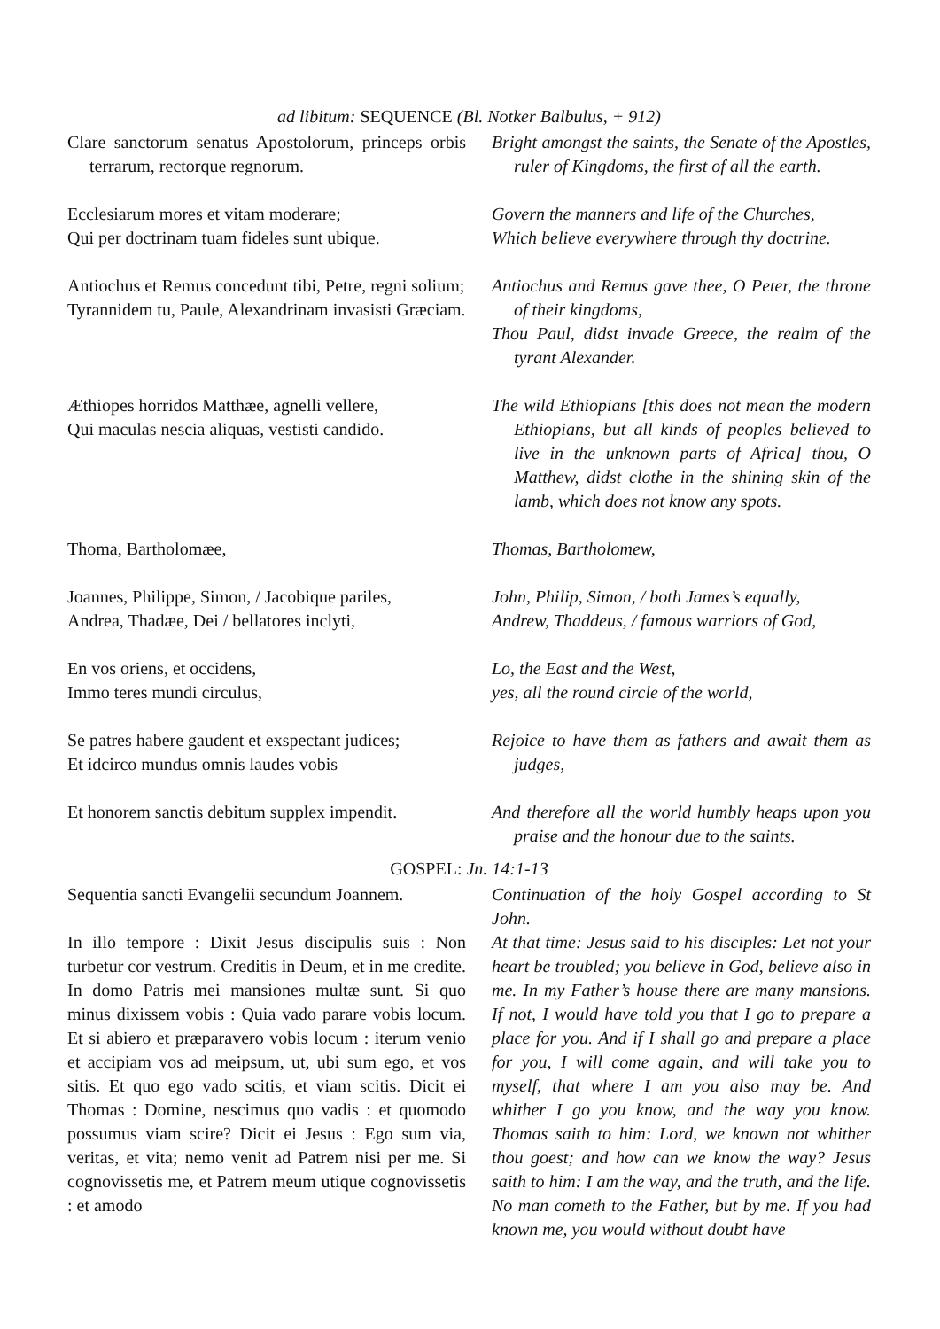ad libitum: SEQUENCE (Bl. Notker Balbulus, + 912)
Clare sanctorum senatus Apostolorum, princeps orbis terrarum, rectorque regnorum.
Bright amongst the saints, the Senate of the Apostles, ruler of Kingdoms, the first of all the earth.
Ecclesiarum mores et vitam moderare;
Qui per doctrinam tuam fideles sunt ubique.
Govern the manners and life of the Churches,
Which believe everywhere through thy doctrine.
Antiochus et Remus concedunt tibi, Petre, regni solium;
Tyrannidem tu, Paule, Alexandrinam invasisti Græciam.
Antiochus and Remus gave thee, O Peter, the throne of their kingdoms,
Thou Paul, didst invade Greece, the realm of the tyrant Alexander.
Æthiopes horridos Matthæe, agnelli vellere,
Qui maculas nescia aliquas, vestisti candido.
The wild Ethiopians [this does not mean the modern Ethiopians, but all kinds of peoples believed to live in the unknown parts of Africa] thou, O Matthew, didst clothe in the shining skin of the lamb, which does not know any spots.
Thoma, Bartholomæe, Thomas, Bartholomew,
Joannes, Philippe, Simon, / Jacobique pariles,
Andrea, Thadæe, Dei / bellatores inclyti,
John, Philip, Simon, / both James’s equally,
Andrew, Thaddeus, / famous warriors of God,
En vos oriens, et occidens,
Immo teres mundi circulus,
Lo, the East and the West,
yes, all the round circle of the world,
Se patres habere gaudent et exspectant judices;
Et idcirco mundus omnis laudes vobis
Rejoice to have them as fathers and await them as judges,
Et honorem sanctis debitum supplex impendit.
And therefore all the world humbly heaps upon you praise and the honour due to the saints.
GOSPEL: Jn. 14:1-13
Sequentia sancti Evangelii secundum Joannem.
Continuation of the holy Gospel according to St John.
In illo tempore : Dixit Jesus discipulis suis : Non turbetur cor vestrum. Creditis in Deum, et in me credite. In domo Patris mei mansiones multæ sunt. Si quo minus dixissem vobis : Quia vado parare vobis locum. Et si abiero et præparavero vobis locum : iterum venio et accipiam vos ad meipsum, ut, ubi sum ego, et vos sitis. Et quo ego vado scitis, et viam scitis. Dicit ei Thomas : Domine, nescimus quo vadis : et quomodo possumus viam scire? Dicit ei Jesus : Ego sum via, veritas, et vita; nemo venit ad Patrem nisi per me. Si cognovissetis me, et Patrem meum utique cognovissetis : et amodo
At that time: Jesus said to his disciples: Let not your heart be troubled; you believe in God, believe also in me. In my Father’s house there are many mansions. If not, I would have told you that I go to prepare a place for you. And if I shall go and prepare a place for you, I will come again, and will take you to myself, that where I am you also may be. And whither I go you know, and the way you know. Thomas saith to him: Lord, we known not whither thou goest; and how can we know the way? Jesus saith to him: I am the way, and the truth, and the life. No man cometh to the Father, but by me. If you had known me, you would without doubt have